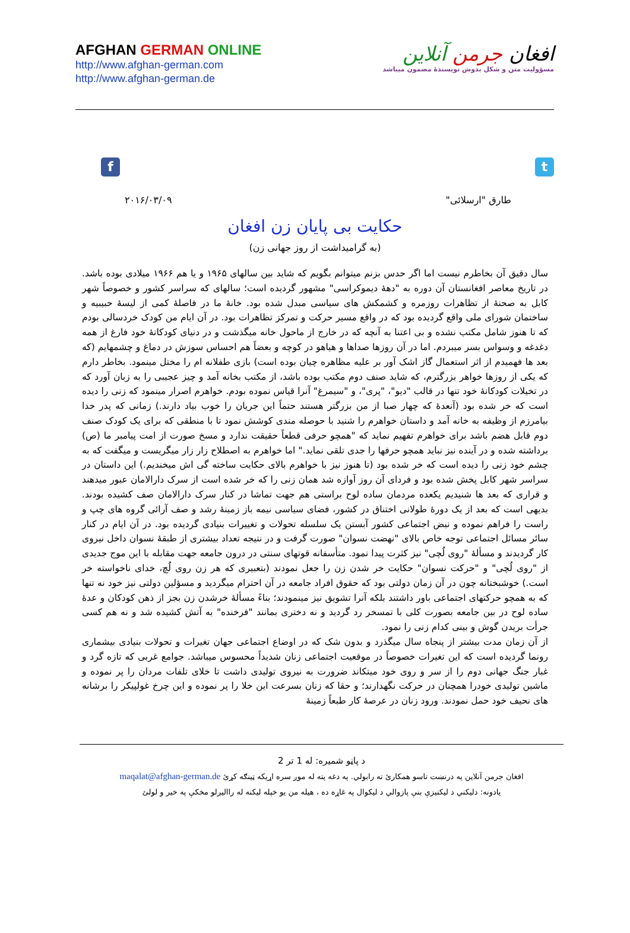AFGHAN GERMAN ONLINE
http://www.afghan-german.com
http://www.afghan-german.de
افغان جرمن آنلاین
مسؤولیت متن و شکل بدوش نویسندهٔ مضمون میباشد
f t
طارق "ارسلائی" ۲۰۱۶/۰۳/۰۹
حکایت بی پایان زن افغان
(به گرامیداشت از روز جهانی زن)
سال دقیق آن بخاطرم نیست اما اگر حدس بزنم میتوانم بگویم که شاید بین سالهای ۱۹۶۵ و یا هم ۱۹۶۶ میلادی بوده باشد. در تاریخ معاصر افغانستان آن دوره به "دههٔ دیموکراسی" مشهور گردیده است؛ سالهای که سراسر کشور و خصوصاً شهر کابل به صحنهٔ از تظاهرات روزمره و کشمکش های سیاسی مبدل شده بود. خانهٔ ما در فاصلهٔ کمی از لیسهٔ حبیبیه و ساختمان شورای ملی واقع گردیده بود که در واقع مسیر حرکت و تمرکز تظاهرات بود. در آن ایام من کودک خردسالی بودم که تا هنوز شامل مکتب نشده و بی اعتنا به آنچه که در خارج از ماحول خانه میگذشت و در دنیای کودکانهٔ خود فارغ از همه دغدغه و وسواس بسر میبردم. اما در آن روزها صداها و هیاهو در کوچه و بعضاً هم احساس سوزش در دماغ و چشمهایم (که بعد ها فهمیدم از اثر استعمال گاز اشک آور بر علیه مظاهره چیان بوده است) بازی طفلانه ام را مختل مینمود. بخاطر دارم که یکی از روزها خواهر بزرگترم، که شاید صنف دوم مکتب بوده باشد، از مکتب بخانه آمد و چیز عجیبی را به زبان آورد که در تخیلات کودکانهٔ خود تنها در قالب "دیو"، "پری"، و "سیمرغ" آنرا قیاس نموده بودم. خواهرم اصرار مینمود که زنی را دیده است که خر شده بود (آنعدهٔ که چهار صبا از من بزرگتر هستند حتماً این جریان را خوب بیاد دارند.) زمانی که پدر خدا بیامرزم از وظیفه به خانه آمد و داستان خواهرم را شنید با حوصله مندی کوشش نمود تا با منطقی که برای یک کودک صنف دوم قابل هضم باشد برای خواهرم تفهیم نماید که "همچو حرفی قطعاً حقیقت ندارد و مسخ صورت از امت پیامبر ما (ص) برداشته شده و در آینده نیز نباید همچو حرفها را جدی تلقی نماید." اما خواهرم به اصطلاح زار زار میگریست و میگفت که به چشم خود زنی را دیده است که خر شده بود (تا هنوز نیز با خواهرم بالای حکایت ساخته گی اش میخندیم.) این داستان در سراسر شهر کابل پخش شده بود و فردای آن روز آوازه شد همان زنی را که خر شده است از سرک دارالامان عبور میدهند و قراری که بعد ها شنیدیم یکعده مردمان ساده لوح براستی هم جهت تماشا در کنار سرک دارالامان صف کشیده بودند. بدیهی است که بعد از یک دورهٔ طولانی اختناق در کشور، فضای سیاسی نیمه باز زمینهٔ رشد و صف آرائی گروه های چپ و راست را فراهم نموده و نبض اجتماعی کشور آبستن یک سلسله تحولات و تغییرات بنیادی گردیده بود. در آن ایام در کنار سائر مسائل اجتماعی توجه خاص بالای "نهضت نسوان" صورت گرفت و در نتیجه تعداد بیشتری از طبقهٔ نسوان داخل نیروی کار گردیدند و مسألهٔ "روی لُچی" نیز کثرت پیدا نمود. متأسفانه قوتهای سنتی در درون جامعه جهت مقابله با این موج جدیدی از "روی لُچی" و "حرکت نسوان" حکایت خر شدن زن را جعل نمودند (بتعبیری که هر زن روی لُچ، خدای ناخواسته خر است.) خوشبختانه چون در آن زمان دولتی بود که حقوق افراد جامعه در آن احترام میگردید و مسؤلین دولتی نیز خود نه تنها که به همچو حرکتهای اجتماعی باور داشتند بلکه آنرا تشویق نیز مینمودند؛ بناءً مسألهٔ خرشدن زن بجز از ذهن کودکان و عدهٔ ساده لوح در بین جامعه بصورت کلی با تمسخر رد گردید و نه دختری بمانند "فرخنده" به آتش کشیده شد و نه هم کسی جرأت بریدن گوش و بینی کدام زنی را نمود.
از آن زمان مدت بیشتر از پنجاه سال میگذرد و بدون شک که در اوضاع اجتماعی جهان تغیرات و تحولات بنیادی بیشماری رونما گردیده است که این تغیرات خصوصاً در موقعیت اجتماعی زنان شدیداً محسوس میباشد. جوامع غربی که تازه گرد و غبار جنگ جهانی دوم را از سر و روی خود میتکاند ضرورت به نیروی تولیدی داشت تا خلای تلفات مردان را پر نموده و ماشین تولیدی خودرا همچنان در حرکت نگهدارند؛ و حقا که زنان بسرعت این خلا را پر نموده و این چرخ غولپیکر را برشانه های نحیف خود حمل نمودند. ورود زنان در عرصهٔ کار طبعاً زمینهٔ
د پاڼو شمیره: له 1 تر 2
افغان جرمن آنلاین په درنښت تاسو همکارئ ته رابولي. په دغه پته له موږ سره اړیکه ټینګه کړئ maqalat@afghan-german.de
یادونه: دلیکني د لیکنیزې بنې پازوالي د لیکوال په غاړه ده ، هیله من یو خپله لیکنه له راالیږلو مخکې په خیر و لولئ